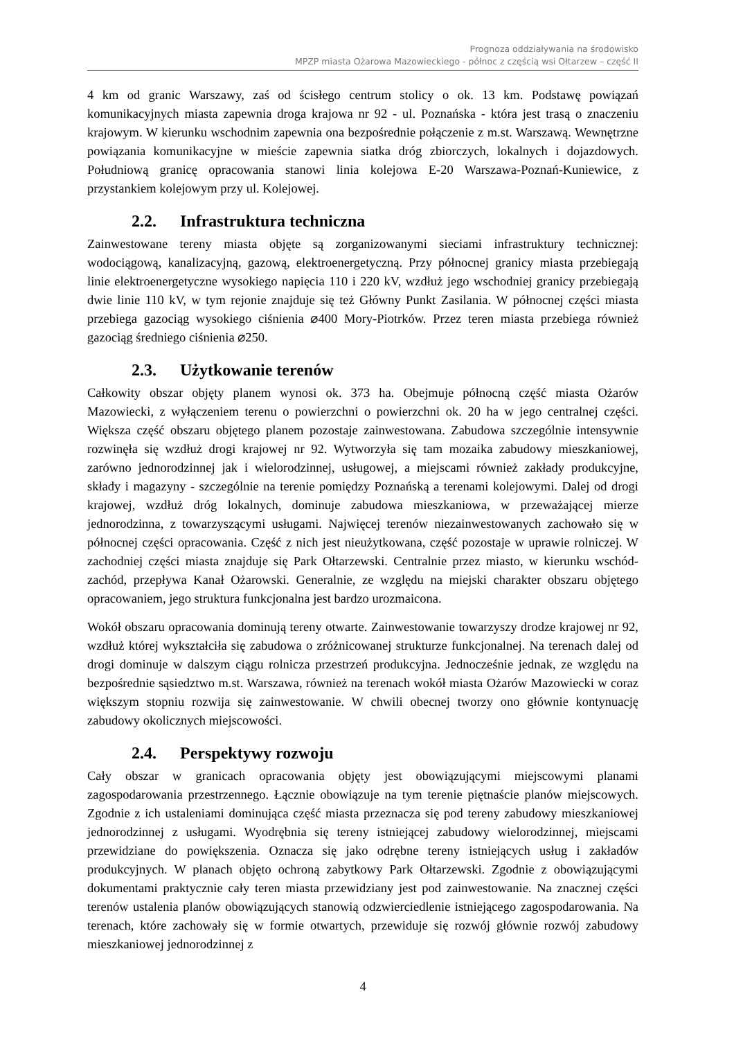Prognoza oddziaływania na środowisko
MPZP miasta Ożarowa Mazowieckiego - północ z częścią wsi Ołtarzew – część II
4 km od granic Warszawy, zaś od ścisłego centrum stolicy o ok. 13 km. Podstawę powiązań komunikacyjnych miasta zapewnia droga krajowa nr 92 - ul. Poznańska - która jest trasą o znaczeniu krajowym. W kierunku wschodnim zapewnia ona bezpośrednie połączenie z m.st. Warszawą. Wewnętrzne powiązania komunikacyjne w mieście zapewnia siatka dróg zbiorczych, lokalnych i dojazdowych. Południową granicę opracowania stanowi linia kolejowa E-20 Warszawa-Poznań-Kuniewice, z przystankiem kolejowym przy ul. Kolejowej.
2.2. Infrastruktura techniczna
Zainwestowane tereny miasta objęte są zorganizowanymi sieciami infrastruktury technicznej: wodociągową, kanalizacyjną, gazową, elektroenergetyczną. Przy północnej granicy miasta przebiegają linie elektroenergetyczne wysokiego napięcia 110 i 220 kV, wzdłuż jego wschodniej granicy przebiegają dwie linie 110 kV, w tym rejonie znajduje się też Główny Punkt Zasilania. W północnej części miasta przebiega gazociąg wysokiego ciśnienia ⌀400 Mory-Piotrków. Przez teren miasta przebiega również gazociąg średniego ciśnienia ⌀250.
2.3. Użytkowanie terenów
Całkowity obszar objęty planem wynosi ok. 373 ha. Obejmuje północną część miasta Ożarów Mazowiecki, z wyłączeniem terenu o powierzchni o powierzchni ok. 20 ha w jego centralnej części. Większa część obszaru objętego planem pozostaje zainwestowana. Zabudowa szczególnie intensywnie rozwinęła się wzdłuż drogi krajowej nr 92. Wytworzyła się tam mozaika zabudowy mieszkaniowej, zarówno jednorodzinnej jak i wielorodzinnej, usługowej, a miejscami również zakłady produkcyjne, składy i magazyny - szczególnie na terenie pomiędzy Poznańską a terenami kolejowymi. Dalej od drogi krajowej, wzdłuż dróg lokalnych, dominuje zabudowa mieszkaniowa, w przeważającej mierze jednorodzinna, z towarzyszącymi usługami. Najwięcej terenów niezainwestowanych zachowało się w północnej części opracowania. Część z nich jest nieużytkowana, część pozostaje w uprawie rolniczej. W zachodniej części miasta znajduje się Park Ołtarzewski. Centralnie przez miasto, w kierunku wschód-zachód, przepływa Kanał Ożarowski. Generalnie, ze względu na miejski charakter obszaru objętego opracowaniem, jego struktura funkcjonalna jest bardzo urozmaicona.
Wokół obszaru opracowania dominują tereny otwarte. Zainwestowanie towarzyszy drodze krajowej nr 92, wzdłuż której wykształciła się zabudowa o zróżnicowanej strukturze funkcjonalnej. Na terenach dalej od drogi dominuje w dalszym ciągu rolnicza przestrzeń produkcyjna. Jednocześnie jednak, ze względu na bezpośrednie sąsiedztwo m.st. Warszawa, również na terenach wokół miasta Ożarów Mazowiecki w coraz większym stopniu rozwija się zainwestowanie. W chwili obecnej tworzy ono głównie kontynuację zabudowy okolicznych miejscowości.
2.4. Perspektywy rozwoju
Cały obszar w granicach opracowania objęty jest obowiązującymi miejscowymi planami zagospodarowania przestrzennego. Łącznie obowiązuje na tym terenie piętnaście planów miejscowych. Zgodnie z ich ustaleniami dominująca część miasta przeznacza się pod tereny zabudowy mieszkaniowej jednorodzinnej z usługami. Wyodrębnia się tereny istniejącej zabudowy wielorodzinnej, miejscami przewidziane do powiększenia. Oznacza się jako odrębne tereny istniejących usług i zakładów produkcyjnych. W planach objęto ochroną zabytkowy Park Ołtarzewski. Zgodnie z obowiązującymi dokumentami praktycznie cały teren miasta przewidziany jest pod zainwestowanie. Na znacznej części terenów ustalenia planów obowiązujących stanowią odzwierciedlenie istniejącego zagospodarowania. Na terenach, które zachowały się w formie otwartych, przewiduje się rozwój głównie rozwój zabudowy mieszkaniowej jednorodzinnej z
4